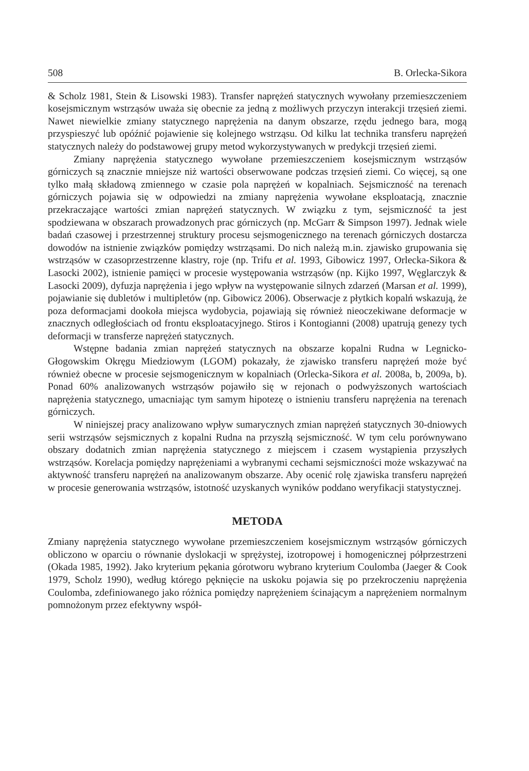508 B. Orlecka-Sikora
& Scholz 1981, Stein & Lisowski 1983). Transfer naprężeń statycznych wywołany przemieszczeniem kosejsmicznym wstrząsów uważa się obecnie za jedną z możliwych przyczyn interakcji trzęsień ziemi. Nawet niewielkie zmiany statycznego naprężenia na danym obszarze, rzędu jednego bara, mogą przyspieszyć lub opóźnić pojawienie się kolejnego wstrząsu. Od kilku lat technika transferu naprężeń statycznych należy do podstawowej grupy metod wykorzystywanych w predykcji trzęsień ziemi.
Zmiany naprężenia statycznego wywołane przemieszczeniem kosejsmicznym wstrząsów górniczych są znacznie mniejsze niż wartości obserwowane podczas trzęsień ziemi. Co więcej, są one tylko małą składową zmiennego w czasie pola naprężeń w kopalniach. Sejsmiczność na terenach górniczych pojawia się w odpowiedzi na zmiany naprężenia wywołane eksploatacją, znacznie przekraczające wartości zmian naprężeń statycznych. W związku z tym, sejsmiczność ta jest spodziewana w obszarach prowadzonych prac górniczych (np. McGarr & Simpson 1997). Jednak wiele badań czasowej i przestrzennej struktury procesu sejsmogenicznego na terenach górniczych dostarcza dowodów na istnienie związków pomiędzy wstrząsami. Do nich należą m.in. zjawisko grupowania się wstrząsów w czasoprzestrzenne klastry, roje (np. Trifu et al. 1993, Gibowicz 1997, Orlecka-Sikora & Lasocki 2002), istnienie pamięci w procesie występowania wstrząsów (np. Kijko 1997, Węglarczyk & Lasocki 2009), dyfuzja naprężenia i jego wpływ na występowanie silnych zdarzeń (Marsan et al. 1999), pojawianie się dubletów i multipletów (np. Gibowicz 2006). Obserwacje z płytkich kopalń wskazują, że poza deformacjami dookoła miejsca wydobycia, pojawiają się również nieoczekiwane deformacje w znacznych odległościach od frontu eksploatacyjnego. Stiros i Kontogianni (2008) upatrują genezy tych deformacji w transferze naprężeń statycznych.
Wstępne badania zmian naprężeń statycznych na obszarze kopalni Rudna w Legnicko-Głogowskim Okręgu Miedziowym (LGOM) pokazały, że zjawisko transferu naprężeń może być również obecne w procesie sejsmogenicznym w kopalniach (Orlecka-Sikora et al. 2008a, b, 2009a, b). Ponad 60% analizowanych wstrząsów pojawiło się w rejonach o podwyższonych wartościach naprężenia statycznego, umacniając tym samym hipotezę o istnieniu transferu naprężenia na terenach górniczych.
W niniejszej pracy analizowano wpływ sumarycznych zmian naprężeń statycznych 30-dniowych serii wstrząsów sejsmicznych z kopalni Rudna na przyszłą sejsmiczność. W tym celu porównywano obszary dodatnich zmian naprężenia statycznego z miejscem i czasem wystąpienia przyszłych wstrząsów. Korelacja pomiędzy naprężeniami a wybranymi cechami sejsmiczności może wskazywać na aktywność transferu naprężeń na analizowanym obszarze. Aby ocenić rolę zjawiska transferu naprężeń w procesie generowania wstrząsów, istotność uzyskanych wyników poddano weryfikacji statystycznej.
METODA
Zmiany naprężenia statycznego wywołane przemieszczeniem kosejsmicznym wstrząsów górniczych obliczono w oparciu o równanie dyslokacji w sprężystej, izotropowej i homogenicznej półprzestrzeni (Okada 1985, 1992). Jako kryterium pękania górotworu wybrano kryterium Coulomba (Jaeger & Cook 1979, Scholz 1990), według którego pęknięcie na uskoku pojawia się po przekroczeniu naprężenia Coulomba, zdefiniowanego jako różnica pomiędzy naprężeniem ścinającym a naprężeniem normalnym pomnożonym przez efektywny współ-